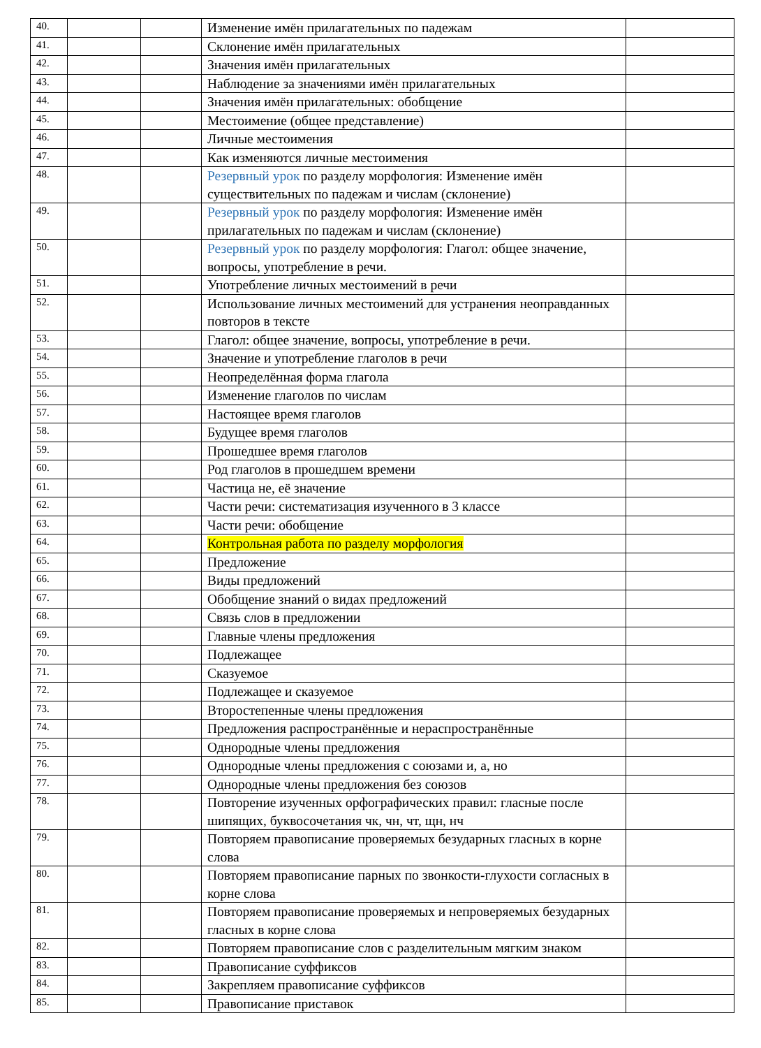| 40. | | | Изменение имён прилагательных по падежам | |
| 41. | | | Склонение имён прилагательных | |
| 42. | | | Значения имён прилагательных | |
| 43. | | | Наблюдение за значениями имён прилагательных | |
| 44. | | | Значения имён прилагательных: обобщение | |
| 45. | | | Местоимение (общее представление) | |
| 46. | | | Личные местоимения | |
| 47. | | | Как изменяются личные местоимения | |
| 48. | | | Резервный урок по разделу морфология: Изменение имён существительных по падежам и числам (склонение) | |
| 49. | | | Резервный урок по разделу морфология: Изменение имён прилагательных по падежам и числам (склонение) | |
| 50. | | | Резервный урок по разделу морфология: Глагол: общее значение, вопросы, употребление в речи. | |
| 51. | | | Употребление личных местоимений в речи | |
| 52. | | | Использование личных местоимений для устранения неоправданных повторов в тексте | |
| 53. | | | Глагол: общее значение, вопросы, употребление в речи. | |
| 54. | | | Значение и употребление глаголов в речи | |
| 55. | | | Неопределённая форма глагола | |
| 56. | | | Изменение глаголов по числам | |
| 57. | | | Настоящее время глаголов | |
| 58. | | | Будущее время глаголов | |
| 59. | | | Прошедшее время глаголов | |
| 60. | | | Род глаголов в прошедшем времени | |
| 61. | | | Частица не, её значение | |
| 62. | | | Части речи: систематизация изученного в 3 классе | |
| 63. | | | Части речи: обобщение | |
| 64. | | | Контрольная работа по разделу морфология | |
| 65. | | | Предложение | |
| 66. | | | Виды предложений | |
| 67. | | | Обобщение знаний о видах предложений | |
| 68. | | | Связь слов в предложении | |
| 69. | | | Главные члены предложения | |
| 70. | | | Подлежащее | |
| 71. | | | Сказуемое | |
| 72. | | | Подлежащее и сказуемое | |
| 73. | | | Второстепенные члены предложения | |
| 74. | | | Предложения распространённые и нераспространённые | |
| 75. | | | Однородные члены предложения | |
| 76. | | | Однородные члены предложения с союзами и, а, но | |
| 77. | | | Однородные члены предложения без союзов | |
| 78. | | | Повторение изученных орфографических правил: гласные после шипящих, буквосочетания чк, чн, чт, щн, нч | |
| 79. | | | Повторяем правописание проверяемых безударных гласных в корне слова | |
| 80. | | | Повторяем правописание парных по звонкости-глухости согласных в корне слова | |
| 81. | | | Повторяем правописание проверяемых и непроверяемых безударных гласных в корне слова | |
| 82. | | | Повторяем правописание слов с разделительным мягким знаком | |
| 83. | | | Правописание суффиксов | |
| 84. | | | Закрепляем правописание суффиксов | |
| 85. | | | Правописание приставок | |